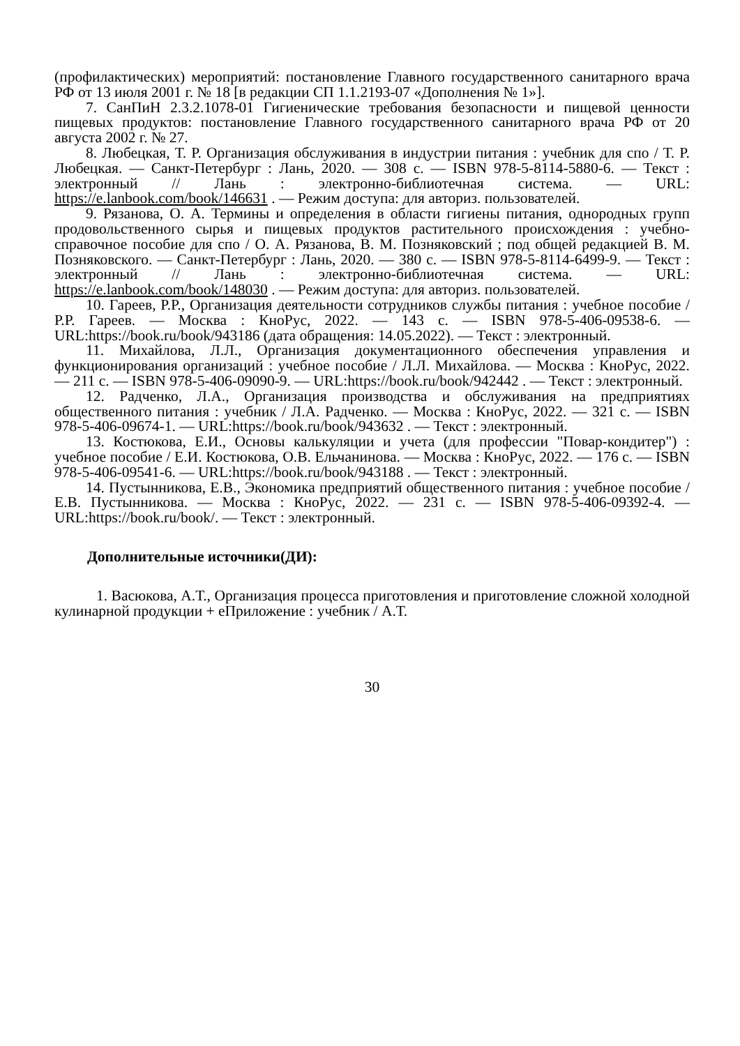(профилактических) мероприятий: постановление Главного государственного санитарного врача РФ от 13 июля 2001 г. № 18 [в редакции СП 1.1.2193-07 «Дополнения № 1»].
7. СанПиН 2.3.2.1078-01 Гигиенические требования безопасности и пищевой ценности пищевых продуктов: постановление Главного государственного санитарного врача РФ от 20 августа 2002 г. № 27.
8. Любецкая, Т. Р. Организация обслуживания в индустрии питания : учебник для спо / Т. Р. Любецкая. — Санкт-Петербург : Лань, 2020. — 308 с. — ISBN 978-5-8114-5880-6. — Текст : электронный // Лань : электронно-библиотечная система. — URL: https://e.lanbook.com/book/146631 . — Режим доступа: для авториз. пользователей.
9. Рязанова, О. А. Термины и определения в области гигиены питания, однородных групп продовольственного сырья и пищевых продуктов растительного происхождения : учебно-справочное пособие для спо / О. А. Рязанова, В. М. Позняковский ; под общей редакцией В. М. Позняковского. — Санкт-Петербург : Лань, 2020. — 380 с. — ISBN 978-5-8114-6499-9. — Текст : электронный // Лань : электронно-библиотечная система. — URL: https://e.lanbook.com/book/148030 . — Режим доступа: для авториз. пользователей.
10. Гареев, Р.Р., Организация деятельности сотрудников службы питания : учебное пособие / Р.Р. Гареев. — Москва : КноРус, 2022. — 143 с. — ISBN 978-5-406-09538-6. — URL:https://book.ru/book/943186 (дата обращения: 14.05.2022). — Текст : электронный.
11. Михайлова, Л.Л., Организация документационного обеспечения управления и функционирования организаций : учебное пособие / Л.Л. Михайлова. — Москва : КноРус, 2022. — 211 с. — ISBN 978-5-406-09090-9. — URL:https://book.ru/book/942442 . — Текст : электронный.
12. Радченко, Л.А., Организация производства и обслуживания на предприятиях общественного питания : учебник / Л.А. Радченко. — Москва : КноРус, 2022. — 321 с. — ISBN 978-5-406-09674-1. — URL:https://book.ru/book/943632 . — Текст : электронный.
13. Костюкова, Е.И., Основы калькуляции и учета (для профессии "Повар-кондитер") : учебное пособие / Е.И. Костюкова, О.В. Ельчанинова. — Москва : КноРус, 2022. — 176 с. — ISBN 978-5-406-09541-6. — URL:https://book.ru/book/943188 . — Текст : электронный.
14. Пустынникова, Е.В., Экономика предприятий общественного питания : учебное пособие / Е.В. Пустынникова. — Москва : КноРус, 2022. — 231 с. — ISBN 978-5-406-09392-4. — URL:https://book.ru/book/. — Текст : электронный.
Дополнительные источники(ДИ):
1. Васюкова, А.Т., Организация процесса приготовления и приготовление сложной холодной кулинарной продукции + еПриложение : учебник / А.Т.
30